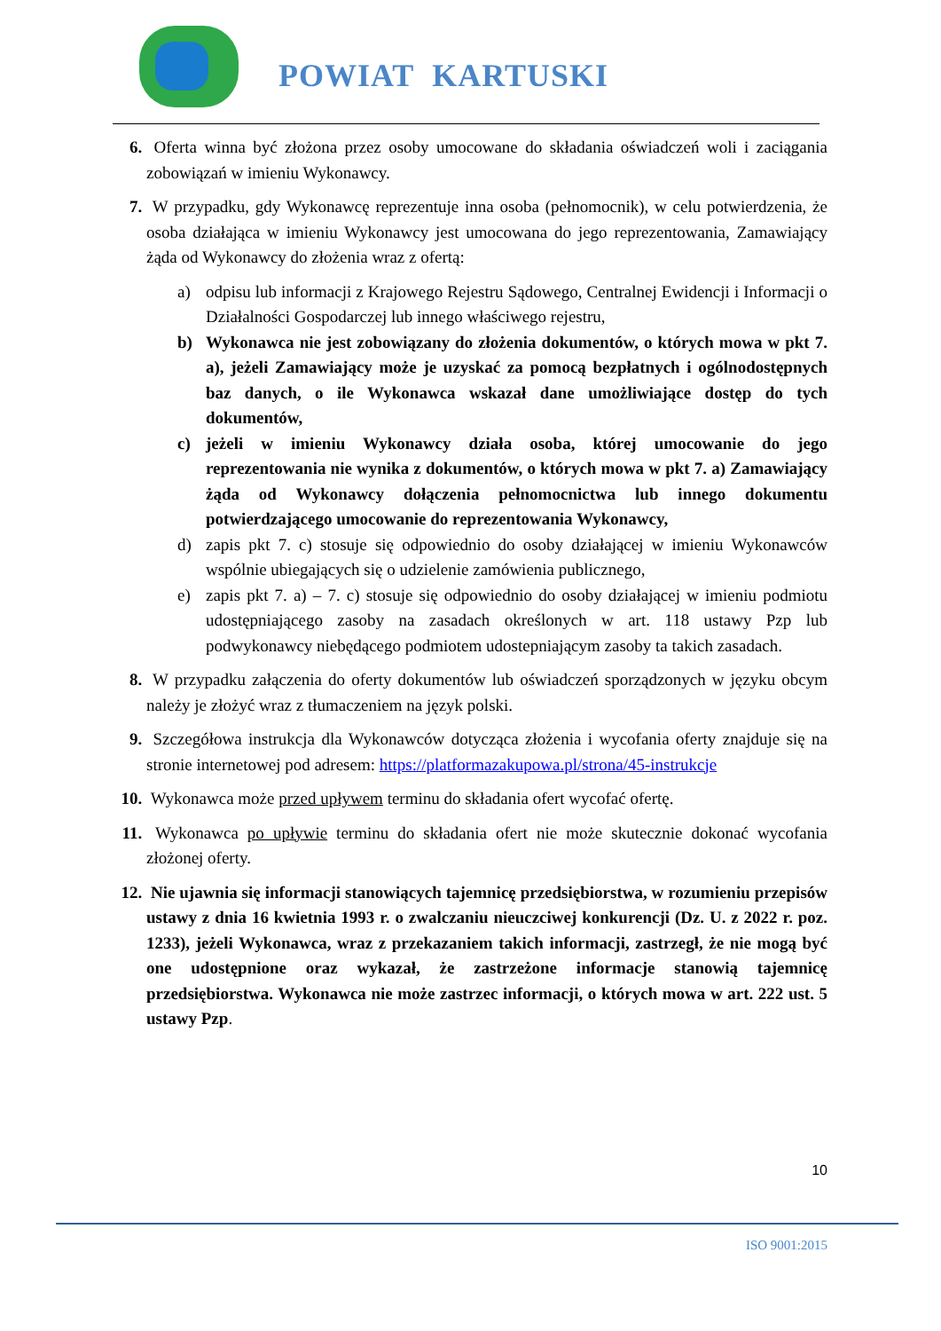POWIAT KARTUSKI
6. Oferta winna być złożona przez osoby umocowane do składania oświadczeń woli i zaciągania zobowiązań w imieniu Wykonawcy.
7. W przypadku, gdy Wykonawcę reprezentuje inna osoba (pełnomocnik), w celu potwierdzenia, że osoba działająca w imieniu Wykonawcy jest umocowana do jego reprezentowania, Zamawiający żąda od Wykonawcy do złożenia wraz z ofertą:
a) odpisu lub informacji z Krajowego Rejestru Sądowego, Centralnej Ewidencji i Informacji o Działalności Gospodarczej lub innego właściwego rejestru,
b) Wykonawca nie jest zobowiązany do złożenia dokumentów, o których mowa w pkt 7. a), jeżeli Zamawiający może je uzyskać za pomocą bezpłatnych i ogólnodostępnych baz danych, o ile Wykonawca wskazał dane umożliwiające dostęp do tych dokumentów,
c) jeżeli w imieniu Wykonawcy działa osoba, której umocowanie do jego reprezentowania nie wynika z dokumentów, o których mowa w pkt 7. a) Zamawiający żąda od Wykonawcy dołączenia pełnomocnictwa lub innego dokumentu potwierdzającego umocowanie do reprezentowania Wykonawcy,
d) zapis pkt 7. c) stosuje się odpowiednio do osoby działającej w imieniu Wykonawców wspólnie ubiegających się o udzielenie zamówienia publicznego,
e) zapis pkt 7. a) – 7. c) stosuje się odpowiednio do osoby działającej w imieniu podmiotu udostępniającego zasoby na zasadach określonych w art. 118 ustawy Pzp lub podwykonawcy niebędącego podmiotem udostepniającym zasoby ta takich zasadach.
8. W przypadku załączenia do oferty dokumentów lub oświadczeń sporządzonych w języku obcym należy je złożyć wraz z tłumaczeniem na język polski.
9. Szczegółowa instrukcja dla Wykonawców dotycząca złożenia i wycofania oferty znajduje się na stronie internetowej pod adresem: https://platformazakupowa.pl/strona/45-instrukcje
10. Wykonawca może przed upływem terminu do składania ofert wycofać ofertę.
11. Wykonawca po upływie terminu do składania ofert nie może skutecznie dokonać wycofania złożonej oferty.
12. Nie ujawnia się informacji stanowiących tajemnicę przedsiębiorstwa, w rozumieniu przepisów ustawy z dnia 16 kwietnia 1993 r. o zwalczaniu nieuczciwej konkurencji (Dz. U. z 2022 r. poz. 1233), jeżeli Wykonawca, wraz z przekazaniem takich informacji, zastrzegł, że nie mogą być one udostępnione oraz wykazał, że zastrzeżone informacje stanowią tajemnicę przedsiębiorstwa. Wykonawca nie może zastrzec informacji, o których mowa w art. 222 ust. 5 ustawy Pzp.
10
ISO 9001:2015